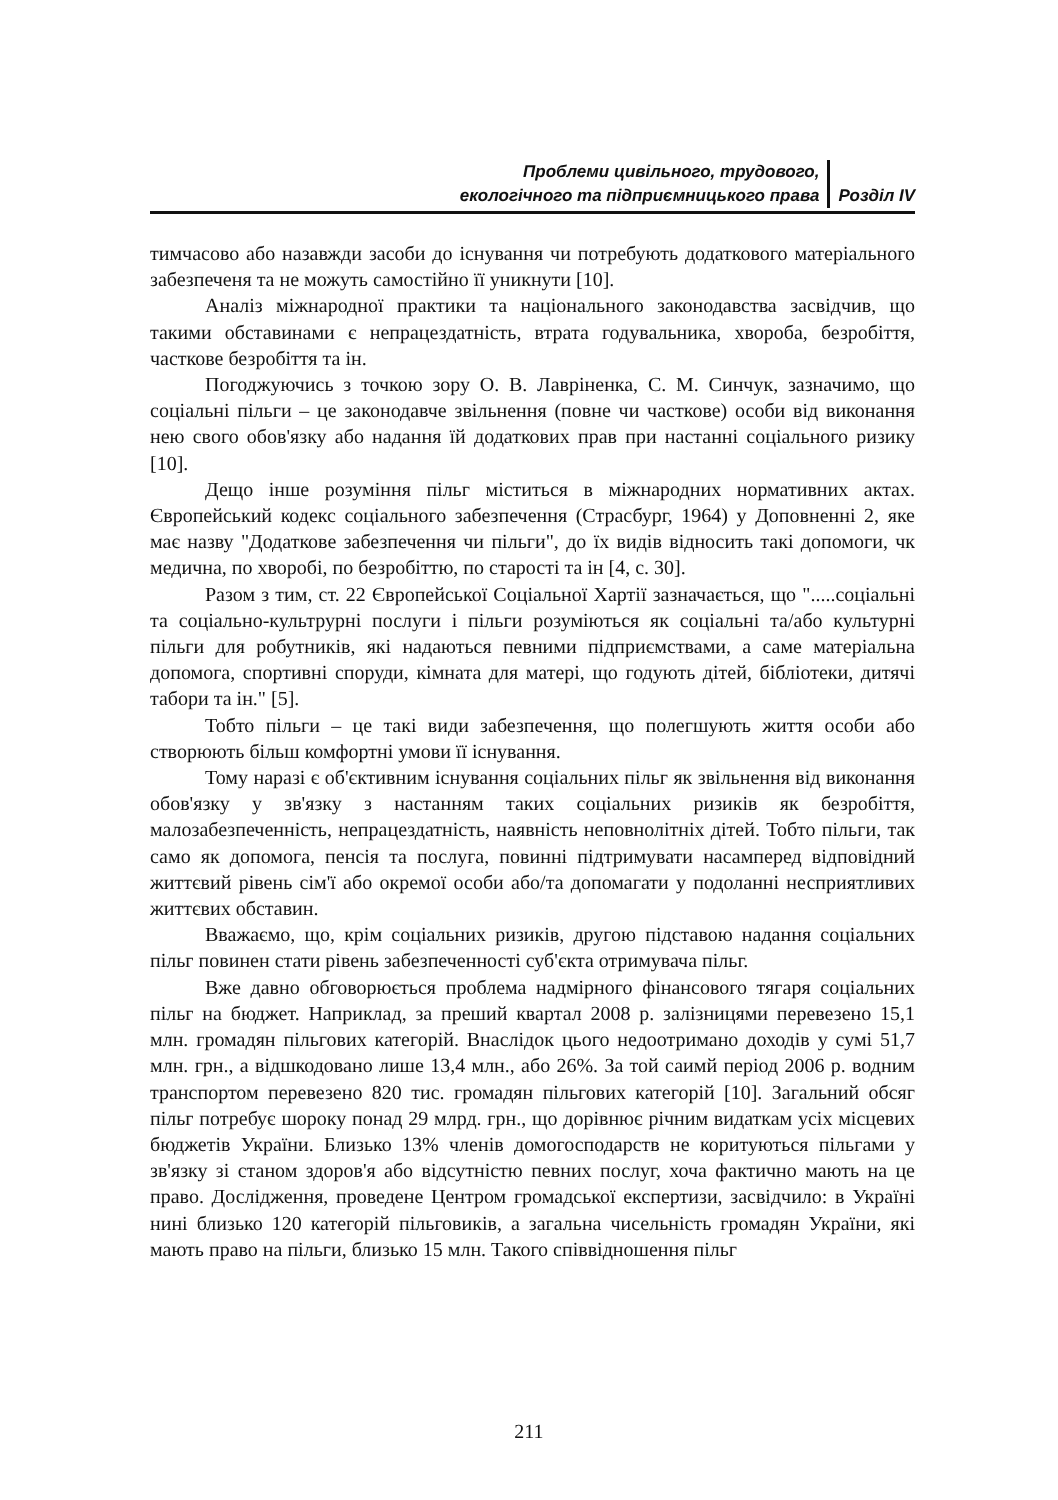Проблеми цивільного, трудового,
екологічного та підприємницького права
Розділ IV
тимчасово або назавжди засоби до існування чи потребують додаткового матеріального забезпеченя та не можуть самостійно її уникнути [10].
Аналіз міжнародної практики та національного законодавства засвідчив, що такими обставинами є непрацездатність, втрата годувальника, хвороба, безробіття, часткове безробіття та ін.
Погоджуючись з точкою зору О. В. Лавріненка, С. М. Синчук, зазначимо, що соціальні пільги – це законодавче звільнення (повне чи часткове) особи від виконання нею свого обов'язку або надання їй додаткових прав при настанні соціального ризику [10].
Дещо інше розуміння пільг міститься в міжнародних нормативних актах. Європейський кодекс соціального забезпечення (Страсбург, 1964) у Доповненні 2, яке має назву "Додаткове забезпечення чи пільги", до їх видів відносить такі допомоги, чк медична, по хворобі, по безробіттю, по старості та ін [4, с. 30].
Разом з тим, ст. 22 Європейської Соціальної Хартії зазначається, що ".....соціальні та соціально-культрурні послуги і пільги розуміються як соціальні та/або культурні пільги для робутників, які надаються певними підприємствами, а саме матеріальна допомога, спортивні споруди, кімната для матері, що годують дітей, бібліотеки, дитячі табори та ін." [5].
Тобто пільги – це такі види забезпечення, що полегшують життя особи або створюють більш комфортні умови її існування.
Тому наразі є об'єктивним існування соціальних пільг як звільнення від виконання обов'язку у зв'язку з настанням таких соціальних ризиків як безробіття, малозабезпеченність, непрацездатність, наявність неповнолітніх дітей. Тобто пільги, так само як допомога, пенсія та послуга, повинні підтримувати насамперед відповідний життєвий рівень сім'ї або окремої особи або/та допомагати у подоланні несприятливих життєвих обставин.
Вважаємо, що, крім соціальних ризиків, другою підставою надання соціальних пільг повинен стати рівень забезпеченності суб'єкта отримувача пільг.
Вже давно обговорюється проблема надмірного фінансового тягаря соціальних пільг на бюджет. Наприклад, за преший квартал 2008 р. залізницями перевезено 15,1 млн. громадян пільгових категорій. Внаслідок цього недоотримано доходів у сумі 51,7 млн. грн., а відшкодовано лише 13,4 млн., або 26%. За той саимй період 2006 р. водним транспортом перевезено 820 тис. громадян пільгових категорій [10]. Загальний обсяг пільг потребує шороку понад 29 млрд. грн., що дорівнює річним видаткам усіх місцевих бюджетів України. Близько 13% членів домогосподарств не коритуються пільгами у зв'язку зі станом здоров'я або відсутністю певних послуг, хоча фактично мають на це право. Дослідження, проведене Центром громадської експертизи, засвідчило: в Україні нині близько 120 категорій пільговиків, а загальна чисельність громадян України, які мають право на пільги, близько 15 млн. Такого співвідношення пільг
211